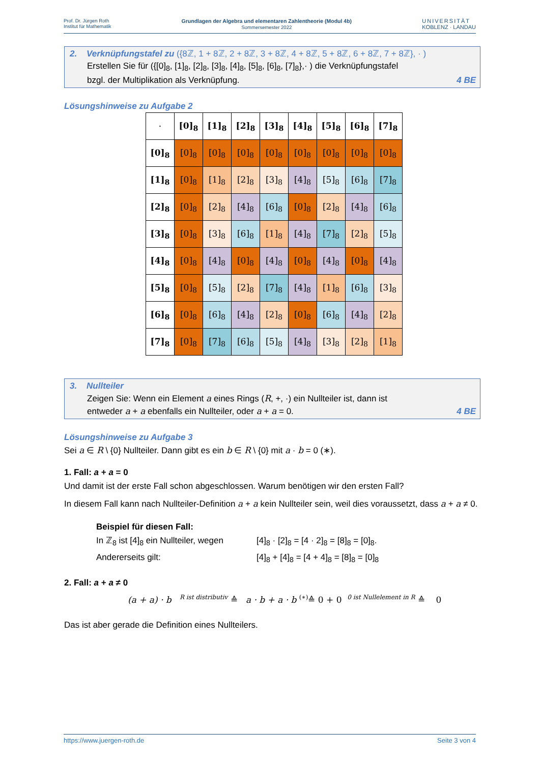Prof. Dr. Jürgen Roth
Institut für Mathematik
Grundlagen der Algebra und elementaren Zahlentheorie (Modul 4b)
Sommersemester 2022
UNIVERSITÄT
KOBLENZ · LANDAU
2. Verknüpfungstafel zu ({8ℤ, 1 + 8ℤ, 2 + 8ℤ, 3 + 8ℤ, 4 + 8ℤ, 5 + 8ℤ, 6 + 8ℤ, 7 + 8ℤ}, · )
Erstellen Sie für ({[0]<sub>8</sub>, [1]<sub>8</sub>, [2]<sub>8</sub>, [3]<sub>8</sub>, [4]<sub>8</sub>, [5]<sub>8</sub>, [6]<sub>8</sub>, [7]<sub>8</sub>},· ) die Verknüpfungstafel
bzgl. der Multiplikation als Verknüpfung.
4 BE
Lösungshinweise zu Aufgabe 2
| · | [0]<sub>8</sub> | [1]<sub>8</sub> | [2]<sub>8</sub> | [3]<sub>8</sub> | [4]<sub>8</sub> | [5]<sub>8</sub> | [6]<sub>8</sub> | [7]<sub>8</sub> |
| [0]<sub>8</sub> | [0]<sub>8</sub> | [0]<sub>8</sub> | [0]<sub>8</sub> | [0]<sub>8</sub> | [0]<sub>8</sub> | [0]<sub>8</sub> | [0]<sub>8</sub> | [0]<sub>8</sub> |
| [1]<sub>8</sub> | [0]<sub>8</sub> | [1]<sub>8</sub> | [2]<sub>8</sub> | [3]<sub>8</sub> | [4]<sub>8</sub> | [5]<sub>8</sub> | [6]<sub>8</sub> | [7]<sub>8</sub> |
| [2]<sub>8</sub> | [0]<sub>8</sub> | [2]<sub>8</sub> | [4]<sub>8</sub> | [6]<sub>8</sub> | [0]<sub>8</sub> | [2]<sub>8</sub> | [4]<sub>8</sub> | [6]<sub>8</sub> |
| [3]<sub>8</sub> | [0]<sub>8</sub> | [3]<sub>8</sub> | [6]<sub>8</sub> | [1]<sub>8</sub> | [4]<sub>8</sub> | [7]<sub>8</sub> | [2]<sub>8</sub> | [5]<sub>8</sub> |
| [4]<sub>8</sub> | [0]<sub>8</sub> | [4]<sub>8</sub> | [0]<sub>8</sub> | [4]<sub>8</sub> | [0]<sub>8</sub> | [4]<sub>8</sub> | [0]<sub>8</sub> | [4]<sub>8</sub> |
| [5]<sub>8</sub> | [0]<sub>8</sub> | [5]<sub>8</sub> | [2]<sub>8</sub> | [7]<sub>8</sub> | [4]<sub>8</sub> | [1]<sub>8</sub> | [6]<sub>8</sub> | [3]<sub>8</sub> |
| [6]<sub>8</sub> | [0]<sub>8</sub> | [6]<sub>8</sub> | [4]<sub>8</sub> | [2]<sub>8</sub> | [0]<sub>8</sub> | [6]<sub>8</sub> | [4]<sub>8</sub> | [2]<sub>8</sub> |
| [7]<sub>8</sub> | [0]<sub>8</sub> | [7]<sub>8</sub> | [6]<sub>8</sub> | [5]<sub>8</sub> | [4]<sub>8</sub> | [3]<sub>8</sub> | [2]<sub>8</sub> | [1]<sub>8</sub> |
3. Nullteiler
Zeigen Sie: Wenn ein Element a eines Rings (R, +, ·) ein Nullteiler ist, dann ist
entweder a + a ebenfalls ein Nullteiler, oder a + a = 0.
4 BE
Lösungshinweise zu Aufgabe 3
Sei a ∈ R \ {0} Nullteiler. Dann gibt es ein b ∈ R \ {0} mit a · b = 0 (∗).
1. Fall: a + a = 0
Und damit ist der erste Fall schon abgeschlossen. Warum benötigen wir den ersten Fall?
In diesem Fall kann nach Nullteiler-Definition a + a kein Nullteiler sein, weil dies voraussetzt, dass a + a ≠ 0.
Beispiel für diesen Fall:
In ℤ<sub>8</sub> ist [4]<sub>8</sub> ein Nullteiler, wegen
[4]<sub>8</sub> · [2]<sub>8</sub> = [4 · 2]<sub>8</sub> = [8]<sub>8</sub> = [0]<sub>8</sub>.
Andererseits gilt: [4]<sub>8</sub> + [4]<sub>8</sub> = [4 + 4]<sub>8</sub> = [8]<sub>8</sub> = [0]<sub>8</sub>
2. Fall: a + a ≠ 0
(a + a) · b <sup>R ist distributiv</sup> ≙ a · b + a · b <sup>(∗)</sup>≙ 0 + 0 <sup>0 ist Nullelement in R</sup> ≙ 0
Das ist aber gerade die Definition eines Nullteilers.
https://www.juergen-roth.de Seite 3 von 4